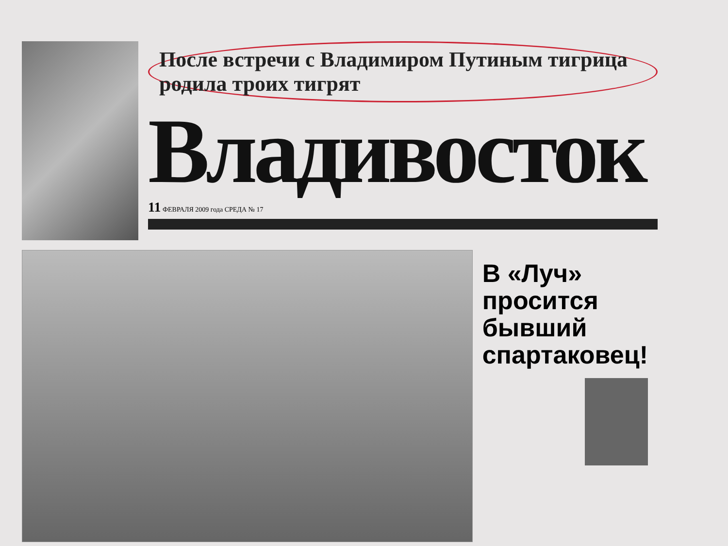После встречи с Владимиром Путиным тигрица родила троих тигрят
Владивосток
11 ФЕВРАЛЯ 2009 года СРЕДА № 17
В «Луч» просится бывший спартаковец!